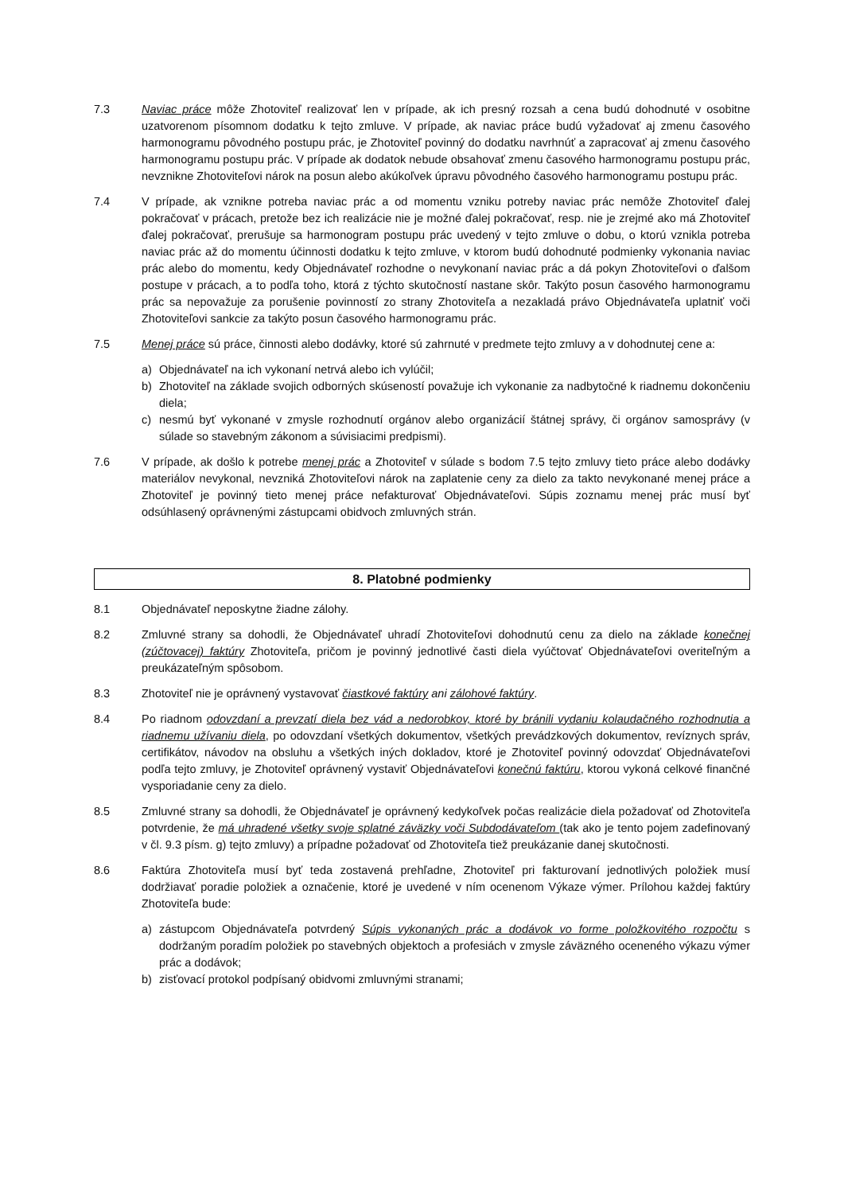7.3 Naviac práce môže Zhotoviteľ realizovať len v prípade, ak ich presný rozsah a cena budú dohodnuté v osobitne uzatvorenom písomnom dodatku k tejto zmluve. V prípade, ak naviac práce budú vyžadovať aj zmenu časového harmonogramu pôvodného postupu prác, je Zhotoviteľ povinný do dodatku navrhnúť a zapracovať aj zmenu časového harmonogramu postupu prác. V prípade ak dodatok nebude obsahovať zmenu časového harmonogramu postupu prác, nevznikne Zhotoviteľovi nárok na posun alebo akúkoľvek úpravu pôvodného časového harmonogramu postupu prác.
7.4 V prípade, ak vznikne potreba naviac prác a od momentu vzniku potreby naviac prác nemôže Zhotoviteľ ďalej pokračovať v prácach, pretože bez ich realizácie nie je možné ďalej pokračovať, resp. nie je zrejmé ako má Zhotoviteľ ďalej pokračovať, prerušuje sa harmonogram postupu prác uvedený v tejto zmluve o dobu, o ktorú vznikla potreba naviac prác až do momentu účinnosti dodatku k tejto zmluve, v ktorom budú dohodnuté podmienky vykonania naviac prác alebo do momentu, kedy Objednávateľ rozhodne o nevykonaní naviac prác a dá pokyn Zhotoviteľovi o ďalšom postupe v prácach, a to podľa toho, ktorá z týchto skutočností nastane skôr. Takýto posun časového harmonogramu prác sa nepovažuje za porušenie povinností zo strany Zhotoviteľa a nezakladá právo Objednávateľa uplatniť voči Zhotoviteľovi sankcie za takýto posun časového harmonogramu prác.
7.5 Menej práce sú práce, činnosti alebo dodávky, ktoré sú zahrnuté v predmete tejto zmluvy a v dohodnutej cene a:
a) Objednávateľ na ich vykonaní netrvá alebo ich vylúčil;
b) Zhotoviteľ na základe svojich odborných skúseností považuje ich vykonanie za nadbytočné k riadnemu dokončeniu diela;
c) nesmú byť vykonané v zmysle rozhodnutí orgánov alebo organizácií štátnej správy, či orgánov samosprávy (v súlade so stavebným zákonom a súvisiacimi predpismi).
7.6 V prípade, ak došlo k potrebe menej prác a Zhotoviteľ v súlade s bodom 7.5 tejto zmluvy tieto práce alebo dodávky materiálov nevykonal, nevzniká Zhotoviteľovi nárok na zaplatenie ceny za dielo za takto nevykonané menej práce a Zhotoviteľ je povinný tieto menej práce nefakturovať Objednávateľovi. Súpis zoznamu menej prác musí byť odsúhlasený oprávnenými zástupcami obidvoch zmluvných strán.
8. Platobné podmienky
8.1 Objednávateľ neposkytne žiadne zálohy.
8.2 Zmluvné strany sa dohodli, že Objednávateľ uhradí Zhotoviteľovi dohodnutú cenu za dielo na základe konečnej (zúčtovacej) faktúry Zhotoviteľa, pričom je povinný jednotlivé časti diela vyúčtovať Objednávateľovi overiteľným a preukázateľným spôsobom.
8.3 Zhotoviteľ nie je oprávnený vystavovať čiastkové faktúry ani zálohové faktúry.
8.4 Po riadnom odovzdaní a prevzatí diela bez vád a nedorobkov, ktoré by bránili vydaniu kolaudačného rozhodnutia a riadnemu užívaniu diela, po odovzdaní všetkých dokumentov, všetkých prevádzkových dokumentov, revíznych správ, certifikátov, návodov na obsluhu a všetkých iných dokladov, ktoré je Zhotoviteľ povinný odovzdať Objednávateľovi podľa tejto zmluvy, je Zhotoviteľ oprávnený vystaviť Objednávateľovi konečnú faktúru, ktorou vykoná celkové finančné vysporiadanie ceny za dielo.
8.5 Zmluvné strany sa dohodli, že Objednávateľ je oprávnený kedykoľvek počas realizácie diela požadovať od Zhotoviteľa potvrdenie, že má uhradené všetky svoje splatné záväzky voči Subdodávateľom (tak ako je tento pojem zadefinovaný v čl. 9.3 písm. g) tejto zmluvy) a prípadne požadovať od Zhotoviteľa tiež preukázanie danej skutočnosti.
8.6 Faktúra Zhotoviteľa musí byť teda zostavená prehľadne, Zhotoviteľ pri fakturovaní jednotlivých položiek musí dodržiavať poradie položiek a označenie, ktoré je uvedené v ním ocenenom Výkaze výmer. Prílohou každej faktúry Zhotoviteľa bude:
a) zástupcom Objednávateľa potvrdený Súpis vykonaných prác a dodávok vo forme položkovitého rozpočtu s dodržaným poradím položiek po stavebných objektoch a profesiách v zmysle záväzného oceneného výkazu výmer prác a dodávok;
b) zisťovací protokol podpísaný obidvomi zmluvnými stranami;